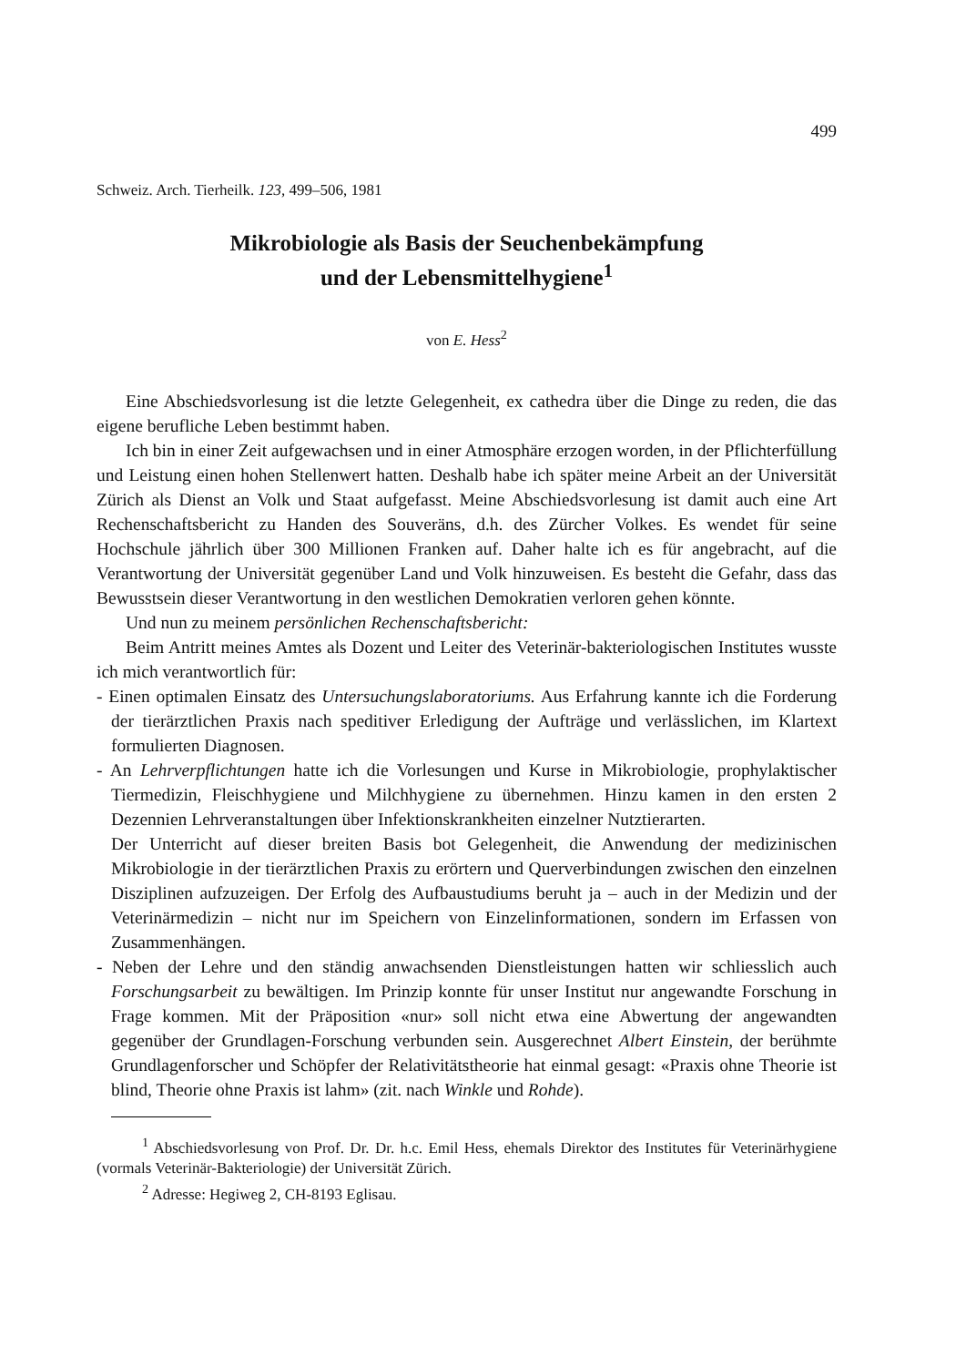499
Schweiz. Arch. Tierheilk. 123, 499–506, 1981
Mikrobiologie als Basis der Seuchenbekämpfung
und der Lebensmittelhygiene<sup>1</sup>
von E. Hess<sup>2</sup>
Eine Abschiedsvorlesung ist die letzte Gelegenheit, ex cathedra über die Dinge zu reden, die das eigene berufliche Leben bestimmt haben.
Ich bin in einer Zeit aufgewachsen und in einer Atmosphäre erzogen worden, in der Pflichterfüllung und Leistung einen hohen Stellenwert hatten. Deshalb habe ich später meine Arbeit an der Universität Zürich als Dienst an Volk und Staat aufgefasst. Meine Abschiedsvorlesung ist damit auch eine Art Rechenschaftsbericht zu Handen des Souveräns, d.h. des Zürcher Volkes. Es wendet für seine Hochschule jährlich über 300 Millionen Franken auf. Daher halte ich es für angebracht, auf die Verantwortung der Universität gegenüber Land und Volk hinzuweisen. Es besteht die Gefahr, dass das Bewusstsein dieser Verantwortung in den westlichen Demokratien verloren gehen könnte.
Und nun zu meinem persönlichen Rechenschaftsbericht:
Beim Antritt meines Amtes als Dozent und Leiter des Veterinär-bakteriologischen Institutes wusste ich mich verantwortlich für:
- Einen optimalen Einsatz des Untersuchungslaboratoriums. Aus Erfahrung kannte ich die Forderung der tierärztlichen Praxis nach speditiver Erledigung der Aufträge und verlässlichen, im Klartext formulierten Diagnosen.
- An Lehrverpflichtungen hatte ich die Vorlesungen und Kurse in Mikrobiologie, prophylaktischer Tiermedizin, Fleischhygiene und Milchhygiene zu übernehmen. Hinzu kamen in den ersten 2 Dezennien Lehrveranstaltungen über Infektionskrankheiten einzelner Nutztierarten.
Der Unterricht auf dieser breiten Basis bot Gelegenheit, die Anwendung der medizinischen Mikrobiologie in der tierärztlichen Praxis zu erörtern und Querverbindungen zwischen den einzelnen Disziplinen aufzuzeigen. Der Erfolg des Aufbaustudiums beruht ja – auch in der Medizin und der Veterinärmedizin – nicht nur im Speichern von Einzelinformationen, sondern im Erfassen von Zusammenhängen.
- Neben der Lehre und den ständig anwachsenden Dienstleistungen hatten wir schliesslich auch Forschungsarbeit zu bewältigen. Im Prinzip konnte für unser Institut nur angewandte Forschung in Frage kommen. Mit der Präposition «nur» soll nicht etwa eine Abwertung der angewandten gegenüber der Grundlagen-Forschung verbunden sein. Ausgerechnet Albert Einstein, der berühmte Grundlagenforscher und Schöpfer der Relativitätstheorie hat einmal gesagt: «Praxis ohne Theorie ist blind, Theorie ohne Praxis ist lahm» (zit. nach Winkle und Rohde).
<sup>1</sup> Abschiedsvorlesung von Prof. Dr. Dr. h.c. Emil Hess, ehemals Direktor des Institutes für Veterinärhygiene (vormals Veterinär-Bakteriologie) der Universität Zürich.
<sup>2</sup> Adresse: Hegiweg 2, CH-8193 Eglisau.